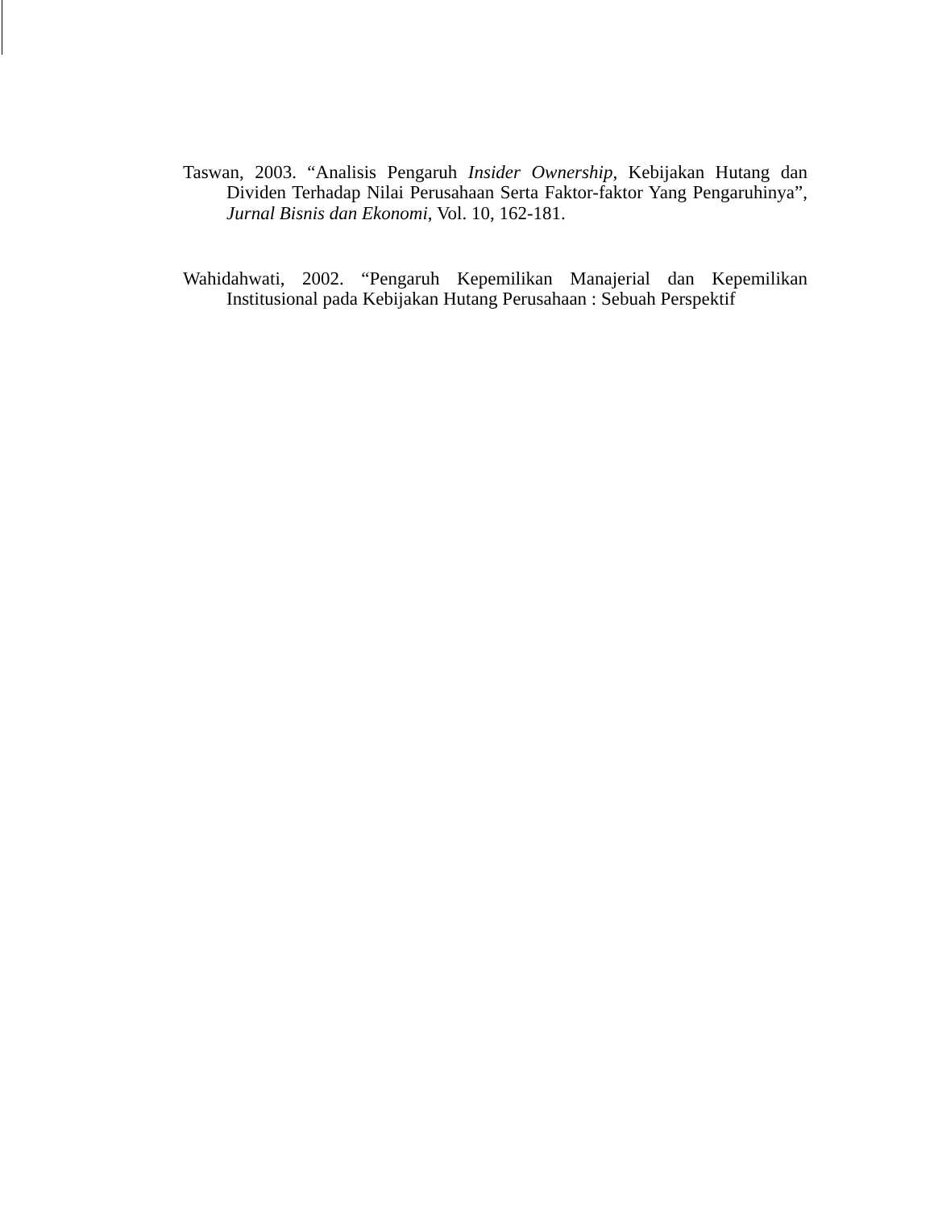Taswan, 2003. “Analisis Pengaruh Insider Ownership, Kebijakan Hutang dan Dividen Terhadap Nilai Perusahaan Serta Faktor-faktor Yang Pengaruhinya”, Jurnal Bisnis dan Ekonomi, Vol. 10, 162-181.
Wahidahwati, 2002. “Pengaruh Kepemilikan Manajerial dan Kepemilikan Institusional pada Kebijakan Hutang Perusahaan : Sebuah Perspektif